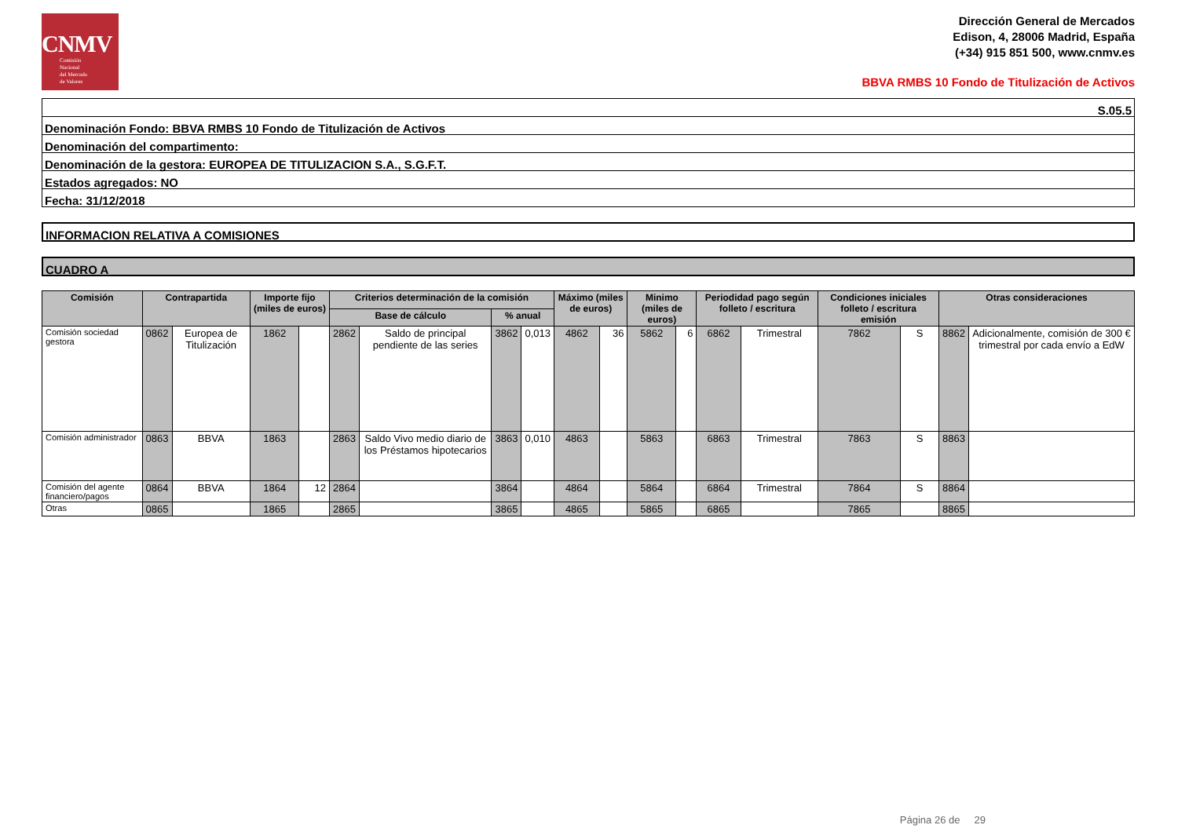CNMV
Comisión
Nacional
del Mercado
de Valores
Dirección General de Mercados
Edison, 4, 28006 Madrid, España
(+34) 915 851 500, www.cnmv.es
BBVA RMBS 10 Fondo de Titulización de Activos
S.05.5
Denominación Fondo: BBVA RMBS 10 Fondo de Titulización de Activos
Denominación del compartimento:
Denominación de la gestora: EUROPEA DE TITULIZACION S.A., S.G.F.T.
Estados agregados: NO
Fecha: 31/12/2018
INFORMACION RELATIVA A COMISIONES
CUADRO A
| Comisión | Contrapartida | | Importe fijo (miles de euros) | | Criterios determinación de la comisión | | | | Máximo (miles de euros) | | Minimo (miles de euros) | | Periodidad pago según folleto / escritura | | Condiciones iniciales folleto / escritura emisión | | Otras consideraciones | |
| --- | --- | --- | --- | --- | --- | --- | --- | --- | --- | --- | --- | --- | --- | --- | --- | --- | --- | --- |
| | | | | | Base de cálculo | | % anual | | | | | | | | | | | |
| Comisión sociedad gestora | 0862 | Europea de Titulización | 1862 | | 2862 | Saldo de principal pendiente de las series | 3862 | 0,013 | 4862 | 36 | 5862 | 6 | 6862 | Trimestral | 7862 | S | 8862 | Adicionalmente, comisión de 300 € trimestral por cada envío a EdW |
| Comisión administrador | 0863 | BBVA | 1863 | | 2863 | Saldo Vivo medio diario de los Préstamos hipotecarios | 3863 | 0,010 | 4863 | | 5863 | | 6863 | Trimestral | 7863 | S | 8863 | |
| Comisión del agente financiero/pagos | 0864 | BBVA | 1864 | 12 | 2864 | | 3864 | | 4864 | | 5864 | | 6864 | Trimestral | 7864 | S | 8864 | |
| Otras | 0865 | | 1865 | | 2865 | | 3865 | | 4865 | | 5865 | | 6865 | | 7865 | | 8865 | |
Página 26 de 29